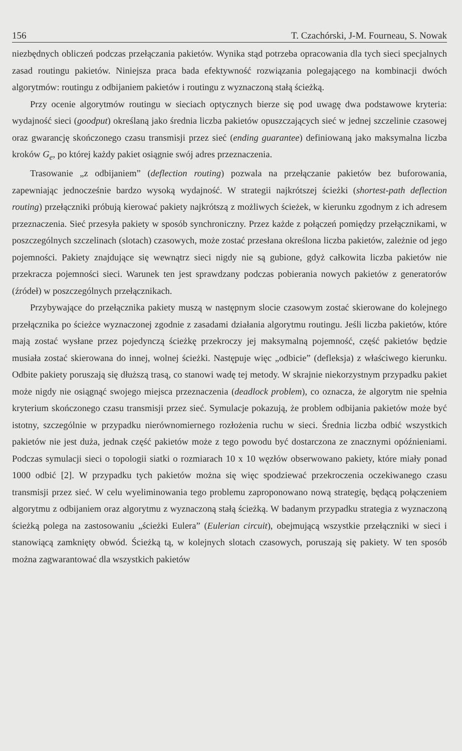156 T. Czachórski, J-M. Fourneau, S. Nowak
niezbędnych obliczeń podczas przełączania pakietów. Wynika stąd potrzeba opracowania dla tych sieci specjalnych zasad routingu pakietów. Niniejsza praca bada efektywność rozwiązania polegającego na kombinacji dwóch algorytmów: routingu z odbijaniem pakietów i routingu z wyznaczoną stałą ścieżką.
Przy ocenie algorytmów routingu w sieciach optycznych bierze się pod uwagę dwa podstawowe kryteria: wydajność sieci (goodput) określaną jako średnia liczba pakietów opuszczających sieć w jednej szczelinie czasowej oraz gwarancję skończonego czasu transmisji przez sieć (ending guarantee) definiowaną jako maksymalna liczba kroków G<sub>e</sub>, po której każdy pakiet osiągnie swój adres przeznaczenia.
Trasowanie „z odbijaniem” (deflection routing) pozwala na przełączanie pakietów bez buforowania, zapewniając jednocześnie bardzo wysoką wydajność. W strategii najkrótszej ścieżki (shortest-path deflection routing) przełączniki próbują kierować pakiety najkrótszą z możliwych ścieżek, w kierunku zgodnym z ich adresem przeznaczenia. Sieć przesyła pakiety w sposób synchroniczny. Przez każde z połączeń pomiędzy przełącznikami, w poszczególnych szczelinach (slotach) czasowych, może zostać przesłana określona liczba pakietów, zależnie od jego pojemności. Pakiety znajdujące się wewnątrz sieci nigdy nie są gubione, gdyż całkowita liczba pakietów nie przekracza pojemności sieci. Warunek ten jest sprawdzany podczas pobierania nowych pakietów z generatorów (źródeł) w poszczególnych przełącznikach.
Przybywające do przełącznika pakiety muszą w następnym slocie czasowym zostać skierowane do kolejnego przełącznika po ścieżce wyznaczonej zgodnie z zasadami działania algorytmu routingu. Jeśli liczba pakietów, które mają zostać wysłane przez pojedynczą ścieżkę przekroczy jej maksymalną pojemność, część pakietów będzie musiała zostać skierowana do innej, wolnej ścieżki. Następuje więc „odbicie” (defleksja) z właściwego kierunku. Odbite pakiety poruszają się dłuższą trasą, co stanowi wadę tej metody. W skrajnie niekorzystnym przypadku pakiet może nigdy nie osiągnąć swojego miejsca przeznaczenia (deadlock problem), co oznacza, że algorytm nie spełnia kryterium skończonego czasu transmisji przez sieć. Symulacje pokazują, że problem odbijania pakietów może być istotny, szczególnie w przypadku nierównomiernego rozłożenia ruchu w sieci. Średnia liczba odbić wszystkich pakietów nie jest duża, jednak część pakietów może z tego powodu być dostarczona ze znacznymi opóźnieniami. Podczas symulacji sieci o topologii siatki o rozmiarach 10 x 10 węzłów obserwowano pakiety, które miały ponad 1000 odbić [2]. W przypadku tych pakietów można się więc spodziewać przekroczenia oczekiwanego czasu transmisji przez sieć. W celu wyeliminowania tego problemu zaproponowano nową strategię, będącą połączeniem algorytmu z odbijaniem oraz algorytmu z wyznaczoną stałą ścieżką. W badanym przypadku strategia z wyznaczoną ścieżką polega na zastosowaniu „ścieżki Eulera” (Eulerian circuit), obejmującą wszystkie przełączniki w sieci i stanowiącą zamknięty obwód. Ścieżką tą, w kolejnych slotach czasowych, poruszają się pakiety. W ten sposób można zagwarantować dla wszystkich pakietów